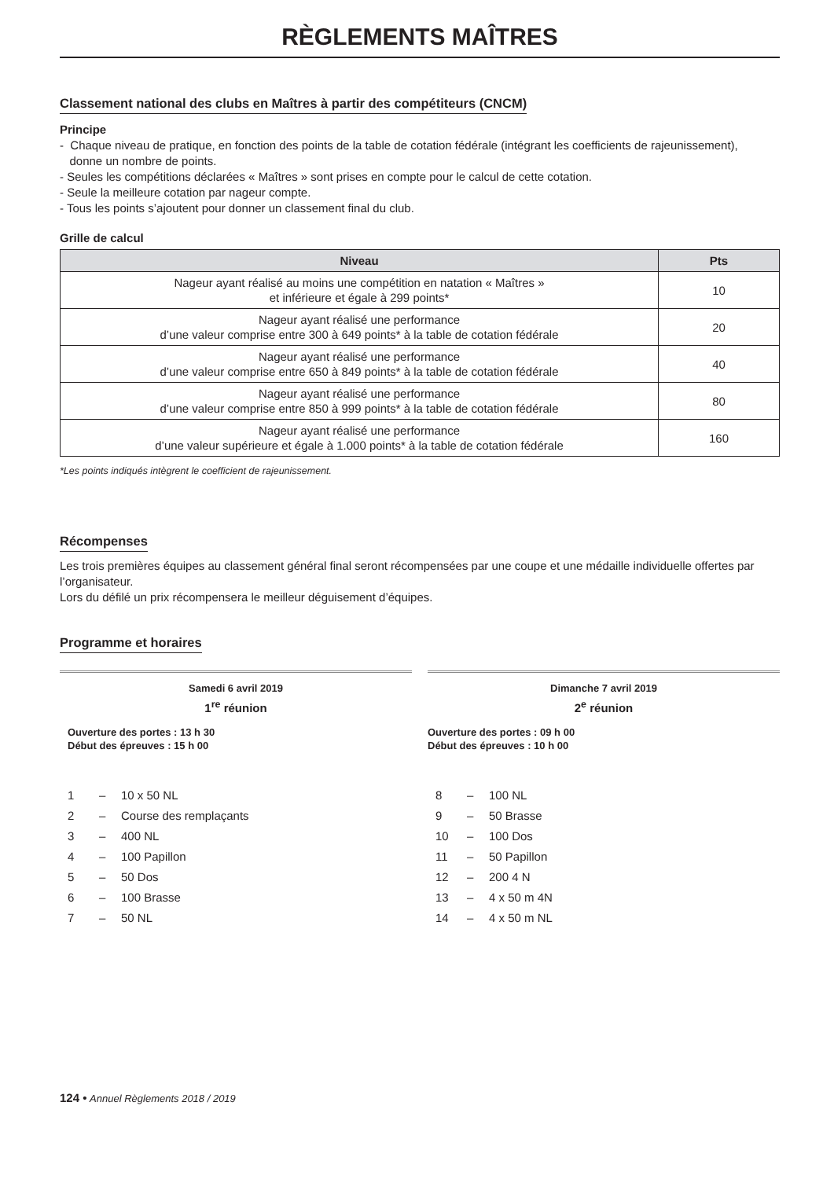RÈGLEMENTS MAÎTRES
Classement national des clubs en Maîtres à partir des compétiteurs (CNCM)
Principe
- Chaque niveau de pratique, en fonction des points de la table de cotation fédérale (intégrant les coefficients de rajeunissement),
donne un nombre de points.
- Seules les compétitions déclarées « Maîtres » sont prises en compte pour le calcul de cette cotation.
- Seule la meilleure cotation par nageur compte.
- Tous les points s’ajoutent pour donner un classement final du club.
Grille de calcul
| Niveau | Pts |
| --- | --- |
| Nageur ayant réalisé au moins une compétition en natation « Maîtres » et inférieure et égale à 299 points* | 10 |
| Nageur ayant réalisé une performance d’une valeur comprise entre 300 à 649 points* à la table de cotation fédérale | 20 |
| Nageur ayant réalisé une performance d’une valeur comprise entre 650 à 849 points* à la table de cotation fédérale | 40 |
| Nageur ayant réalisé une performance d’une valeur comprise entre 850 à 999 points* à la table de cotation fédérale | 80 |
| Nageur ayant réalisé une performance d’une valeur supérieure et égale à 1.000 points* à la table de cotation fédérale | 160 |
*Les points indiqués intègrent le coefficient de rajeunissement.
Récompenses
Les trois premières équipes au classement général final seront récompensées par une coupe et une médaille individuelle offertes par l’organisateur.
Lors du défilé un prix récompensera le meilleur déguisement d’équipes.
Programme et horaires
Samedi 6 avril 2019
1<sup>re</sup> réunion
Ouverture des portes : 13 h 30
Début des épreuves : 15 h 00
1 – 10 x 50 NL 2 – Course des remplaçants 3 – 400 NL 4 – 100 Papillon 5 – 50 Dos 6 – 100 Brasse 7 – 50 NL
Dimanche 7 avril 2019
2<sup>e</sup> réunion
Ouverture des portes : 09 h 00
Début des épreuves : 10 h 00
8 – 100 NL 9 – 50 Brasse 10 – 100 Dos 11 – 50 Papillon 12 – 200 4 N 13 – 4 x 50 m 4N 14 – 4 x 50 m NL
124 • Annuel Règlements 2018 / 2019